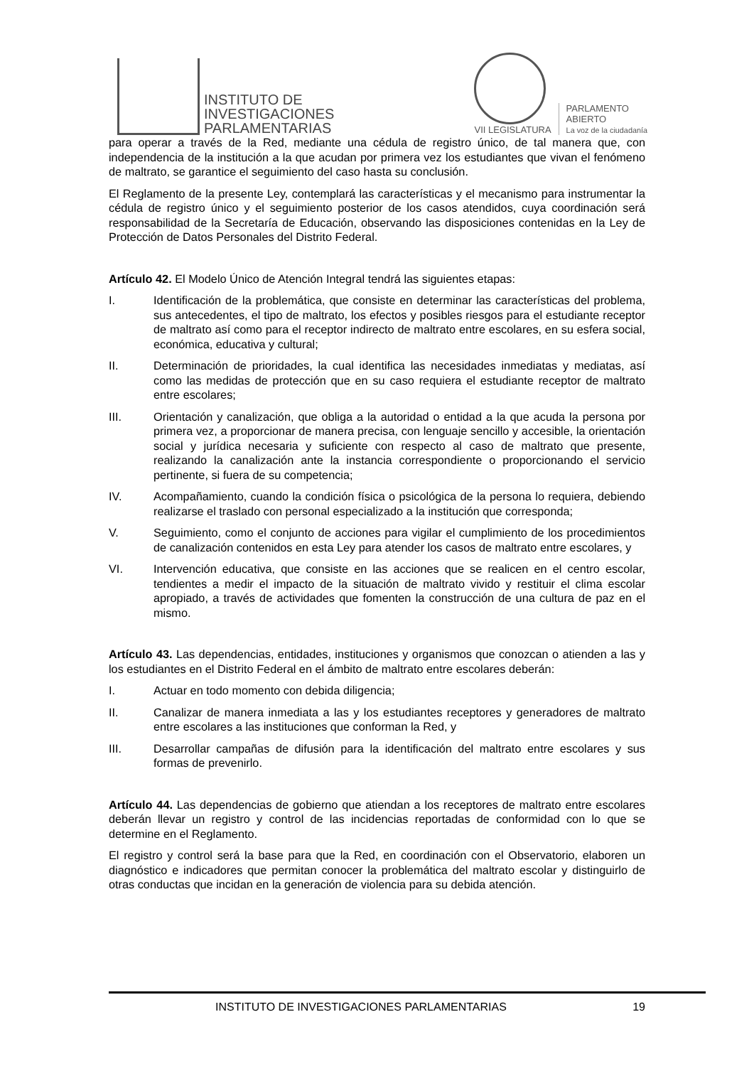INSTITUTO DE
INVESTIGACIONES
PARLAMENTARIAS
VII LEGISLATURA
PARLAMENTO
ABIERTO
La voz de la ciudadanía
para operar a través de la Red, mediante una cédula de registro único, de tal manera que, con independencia de la institución a la que acudan por primera vez los estudiantes que vivan el fenómeno de maltrato, se garantice el seguimiento del caso hasta su conclusión.
El Reglamento de la presente Ley, contemplará las características y el mecanismo para instrumentar la cédula de registro único y el seguimiento posterior de los casos atendidos, cuya coordinación será responsabilidad de la Secretaría de Educación, observando las disposiciones contenidas en la Ley de Protección de Datos Personales del Distrito Federal.
Artículo 42. El Modelo Único de Atención Integral tendrá las siguientes etapas:
I. Identificación de la problemática, que consiste en determinar las características del problema, sus antecedentes, el tipo de maltrato, los efectos y posibles riesgos para el estudiante receptor de maltrato así como para el receptor indirecto de maltrato entre escolares, en su esfera social, económica, educativa y cultural;
II. Determinación de prioridades, la cual identifica las necesidades inmediatas y mediatas, así como las medidas de protección que en su caso requiera el estudiante receptor de maltrato entre escolares;
III. Orientación y canalización, que obliga a la autoridad o entidad a la que acuda la persona por primera vez, a proporcionar de manera precisa, con lenguaje sencillo y accesible, la orientación social y jurídica necesaria y suficiente con respecto al caso de maltrato que presente, realizando la canalización ante la instancia correspondiente o proporcionando el servicio pertinente, si fuera de su competencia;
IV. Acompañamiento, cuando la condición física o psicológica de la persona lo requiera, debiendo realizarse el traslado con personal especializado a la institución que corresponda;
V. Seguimiento, como el conjunto de acciones para vigilar el cumplimiento de los procedimientos de canalización contenidos en esta Ley para atender los casos de maltrato entre escolares, y
VI. Intervención educativa, que consiste en las acciones que se realicen en el centro escolar, tendientes a medir el impacto de la situación de maltrato vivido y restituir el clima escolar apropiado, a través de actividades que fomenten la construcción de una cultura de paz en el mismo.
Artículo 43. Las dependencias, entidades, instituciones y organismos que conozcan o atienden a las y los estudiantes en el Distrito Federal en el ámbito de maltrato entre escolares deberán:
I. Actuar en todo momento con debida diligencia;
II. Canalizar de manera inmediata a las y los estudiantes receptores y generadores de maltrato entre escolares a las instituciones que conforman la Red, y
III. Desarrollar campañas de difusión para la identificación del maltrato entre escolares y sus formas de prevenirlo.
Artículo 44. Las dependencias de gobierno que atiendan a los receptores de maltrato entre escolares deberán llevar un registro y control de las incidencias reportadas de conformidad con lo que se determine en el Reglamento.
El registro y control será la base para que la Red, en coordinación con el Observatorio, elaboren un diagnóstico e indicadores que permitan conocer la problemática del maltrato escolar y distinguirlo de otras conductas que incidan en la generación de violencia para su debida atención.
INSTITUTO DE INVESTIGACIONES PARLAMENTARIAS 19